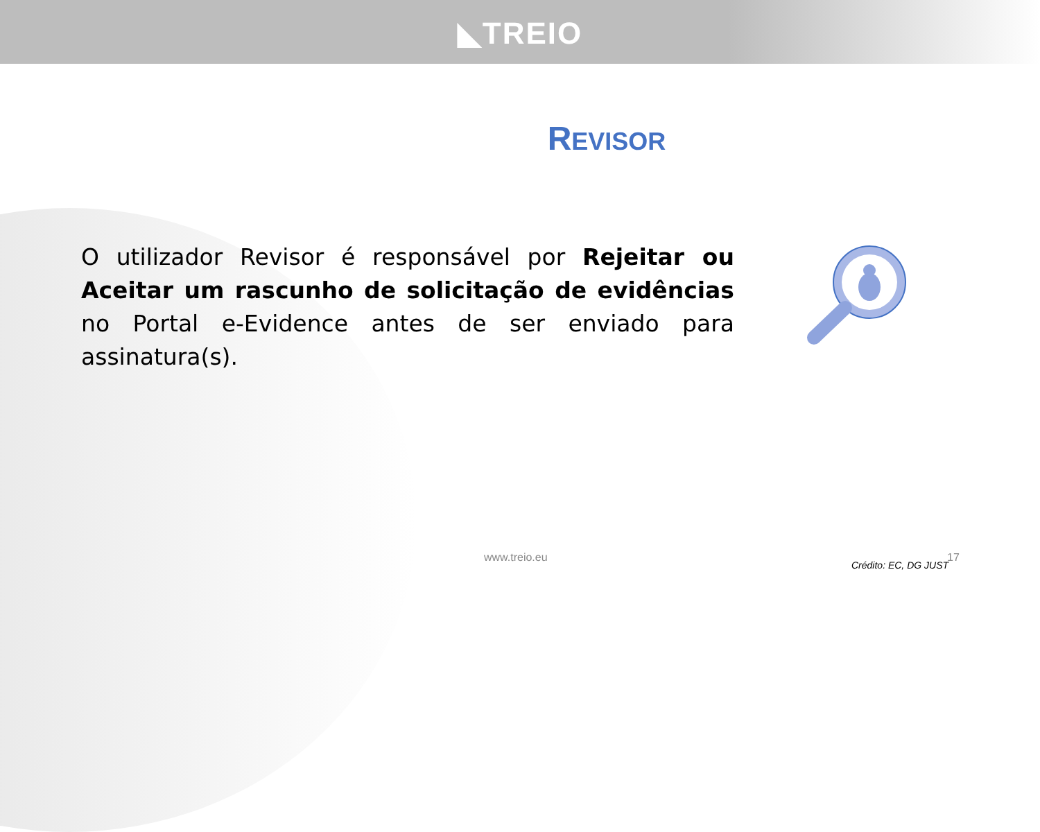◣TREIO
REVISOR
O utilizador Revisor é responsável por Rejeitar ou Aceitar um rascunho de solicitação de evidências no Portal e-Evidence antes de ser enviado para assinatura(s).
www.treio.eu
Crédito: EC, DG JUST
17